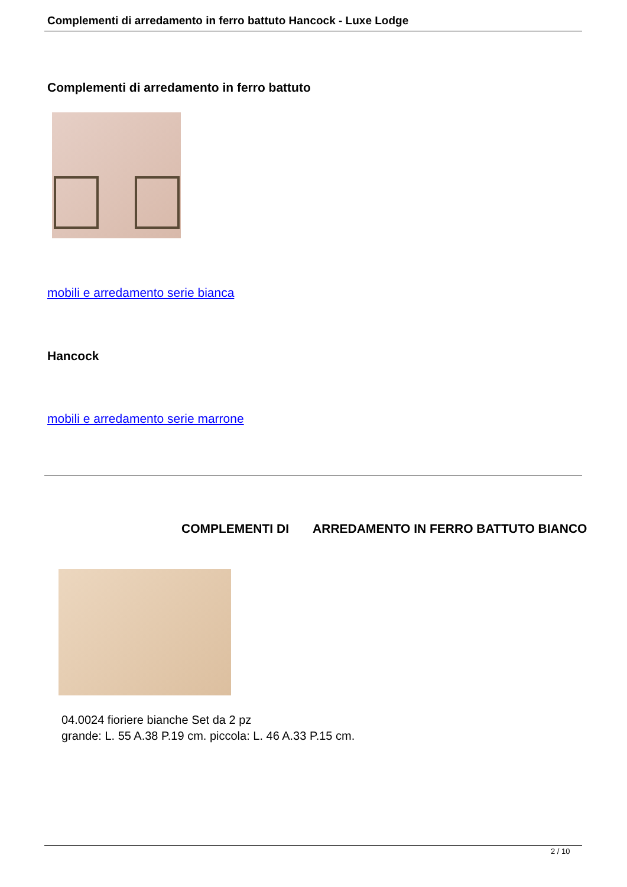Complementi di arredamento in ferro battuto Hancock - Luxe Lodge
Complementi di arredamento in ferro battuto
mobili e arredamento serie bianca
Hancock
mobili e arredamento serie marrone
COMPLEMENTI DI ARREDAMENTO IN FERRO BATTUTO BIANCO
04.0024 fioriere bianche Set da 2 pz
grande: L. 55 A.38 P.19 cm. piccola: L. 46 A.33 P.15 cm.
2 / 10